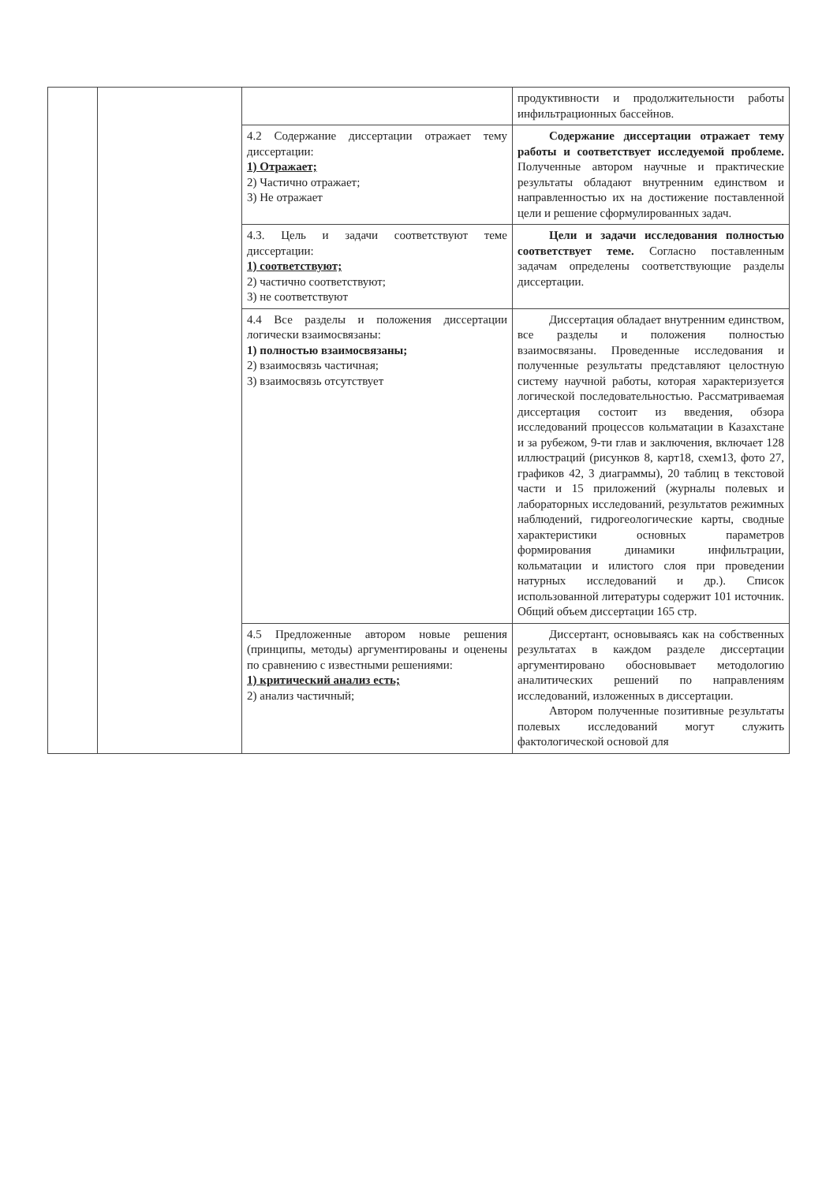| | | | продуктивности и продолжительности работы инфильтрационных бассейнов. |
| | | 4.2 Содержание диссертации отражает тему диссертации: 1) Отражает; 2) Частично отражает; 3) Не отражает | Содержание диссертации отражает тему работы и соответствует исследуемой проблеме. Полученные автором научные и практические результаты обладают внутренним единством и направленностью их на достижение поставленной цели и решение сформулированных задач. |
| | | 4.3. Цель и задачи соответствуют теме диссертации: 1) соответствуют; 2) частично соответствуют; 3) не соответствуют | Цели и задачи исследования полностью соответствует теме. Согласно поставленным задачам определены соответствующие разделы диссертации. |
| | | 4.4 Все разделы и положения диссертации логически взаимосвязаны: 1) полностью взаимосвязаны; 2) взаимосвязь частичная; 3) взаимосвязь отсутствует | Диссертация обладает внутренним единством, все разделы и положения полностью взаимосвязаны. Проведенные исследования и полученные результаты представляют целостную систему научной работы, которая характеризуется логической последовательностью. Рассматриваемая диссертация состоит из введения, обзора исследований процессов кольматации в Казахстане и за рубежом, 9-ти глав и заключения, включает 128 иллюстраций (рисунков 8, карт18, схем13, фото 27, графиков 42, 3 диаграммы), 20 таблиц в текстовой части и 15 приложений (журналы полевых и лабораторных исследований, результатов режимных наблюдений, гидрогеологические карты, сводные характеристики основных параметров формирования динамики инфильтрации, кольматации и илистого слоя при проведении натурных исследований и др.). Список использованной литературы содержит 101 источник. Общий объем диссертации 165 стр. |
| | | 4.5 Предложенные автором новые решения (принципы, методы) аргументированы и оценены по сравнению с известными решениями: 1) критический анализ есть; 2) анализ частичный; | Диссертант, основываясь как на собственных результатах в каждом разделе диссертации аргументировано обосновывает методологию аналитических решений по направлениям исследований, изложенных в диссертации. Автором полученные позитивные результаты полевых исследований могут служить фактологической основой для |